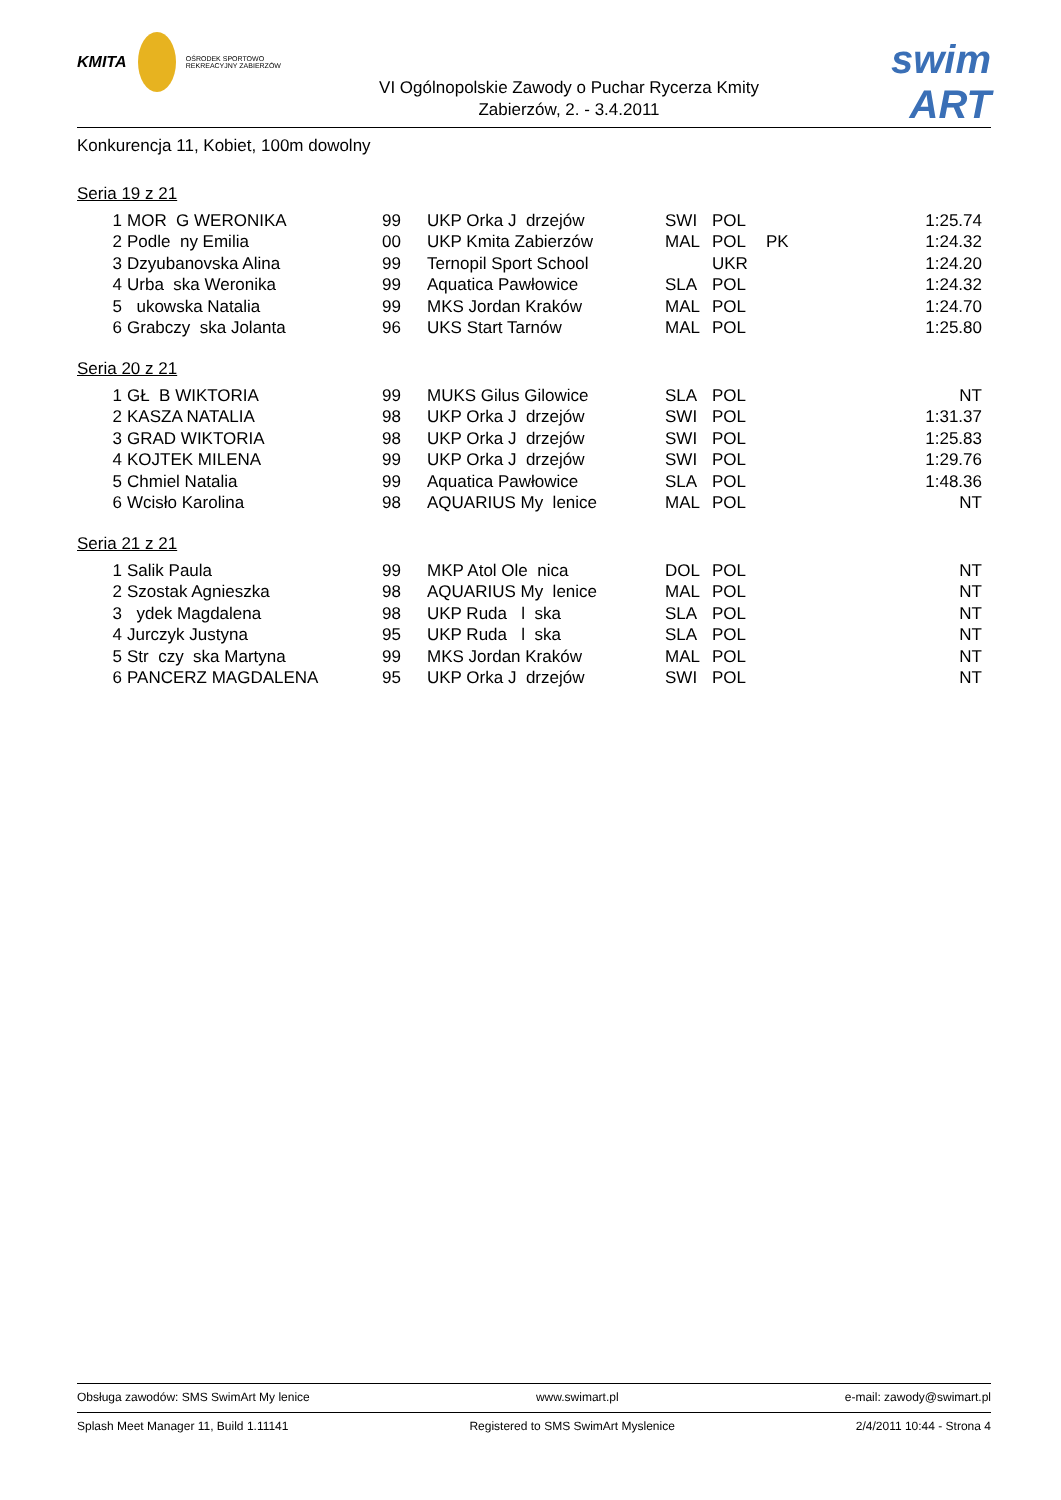KMITA
OŚRODEK SPORTOWO REKREACYJNY ZABIERZÓW
VI Ogólnopolskie Zawody o Puchar Rycerza Kmity
Zabierzów, 2. - 3.4.2011
swim ART
Konkurencja 11, Kobiet, 100m dowolny
Seria 19 z 21
| 1 | MOR G WERONIKA | 99 | UKP Orka J drzejów | SWI | POL | | 1:25.74 |
| 2 | Podle ny Emilia | 00 | UKP Kmita Zabierzów | MAL | POL | PK | 1:24.32 |
| 3 | Dzyubanovska Alina | 99 | Ternopil Sport School | | UKR | | 1:24.20 |
| 4 | Urba ska Weronika | 99 | Aquatica Pawłowice | SLA | POL | | 1:24.32 |
| 5 | ukowska Natalia | 99 | MKS Jordan Kraków | MAL | POL | | 1:24.70 |
| 6 | Grabczy ska Jolanta | 96 | UKS Start Tarnów | MAL | POL | | 1:25.80 |
Seria 20 z 21
| 1 | GŁ B WIKTORIA | 99 | MUKS Gilus Gilowice | SLA | POL | | NT |
| 2 | KASZA NATALIA | 98 | UKP Orka J drzejów | SWI | POL | | 1:31.37 |
| 3 | GRAD WIKTORIA | 98 | UKP Orka J drzejów | SWI | POL | | 1:25.83 |
| 4 | KOJTEK MILENA | 99 | UKP Orka J drzejów | SWI | POL | | 1:29.76 |
| 5 | Chmiel Natalia | 99 | Aquatica Pawłowice | SLA | POL | | 1:48.36 |
| 6 | Wcisło Karolina | 98 | AQUARIUS My lenice | MAL | POL | | NT |
Seria 21 z 21
| 1 | Salik Paula | 99 | MKP Atol Ole nica | DOL | POL | | NT |
| 2 | Szostak Agnieszka | 98 | AQUARIUS My lenice | MAL | POL | | NT |
| 3 | ydek Magdalena | 98 | UKP Ruda l ska | SLA | POL | | NT |
| 4 | Jurczyk Justyna | 95 | UKP Ruda l ska | SLA | POL | | NT |
| 5 | Str czy ska Martyna | 99 | MKS Jordan Kraków | MAL | POL | | NT |
| 6 | PANCERZ MAGDALENA | 95 | UKP Orka J drzejów | SWI | POL | | NT |
Obsługa zawodów: SMS SwimArt My lenice www.swimart.pl e-mail: zawody@swimart.pl
Splash Meet Manager 11, Build 1.11141 Registered to SMS SwimArt Myslenice 2/4/2011 10:44 - Strona 4